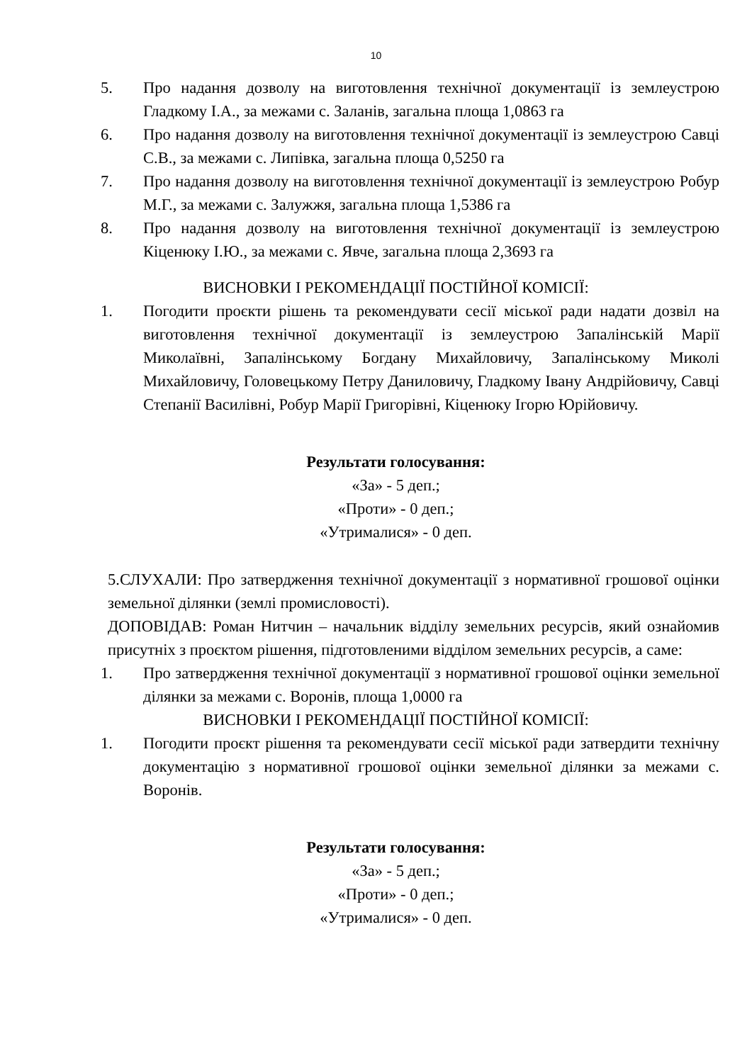10
5. Про надання дозволу на виготовлення технічної документації із землеустрою Гладкому І.А., за межами с. Заланів, загальна площа 1,0863 га
6. Про надання дозволу на виготовлення технічної документації із землеустрою Савці С.В., за межами с. Липівка, загальна площа 0,5250 га
7. Про надання дозволу на виготовлення технічної документації із землеустрою Робур М.Г., за межами с. Залужжя, загальна площа 1,5386 га
8. Про надання дозволу на виготовлення технічної документації із землеустрою Кіценюку І.Ю., за межами с. Явче, загальна площа 2,3693 га
ВИСНОВКИ І РЕКОМЕНДАЦІЇ ПОСТІЙНОЇ КОМІСІЇ:
1. Погодити проєкти рішень та рекомендувати сесії міської ради надати дозвіл на виготовлення технічної документації із землеустрою Запалінській Марії Миколаївні, Запалінському Богдану Михайловичу, Запалінському Миколі Михайловичу, Головецькому Петру Даниловичу, Гладкому Івану Андрійовичу, Савці Степанії Василівні, Робур Марії Григорівні, Кіценюку Ігорю Юрійовичу.
Результати голосування:
«За» - 5 деп.;
«Проти» - 0 деп.;
«Утрималися» - 0 деп.
5.СЛУХАЛИ: Про затвердження технічної документації з нормативної грошової оцінки земельної ділянки (землі промисловості).
ДОПОВІДАВ: Роман Нитчин – начальник відділу земельних ресурсів, який ознайомив присутніх з проєктом рішення, підготовленими відділом земельних ресурсів, а саме:
1. Про затвердження технічної документації з нормативної грошової оцінки земельної ділянки за межами с. Воронів, площа 1,0000 га
ВИСНОВКИ І РЕКОМЕНДАЦІЇ ПОСТІЙНОЇ КОМІСІЇ:
1. Погодити проєкт рішення та рекомендувати сесії міської ради затвердити технічну документацію з нормативної грошової оцінки земельної ділянки за межами с. Воронів.
Результати голосування:
«За» - 5 деп.;
«Проти» - 0 деп.;
«Утрималися» - 0 деп.